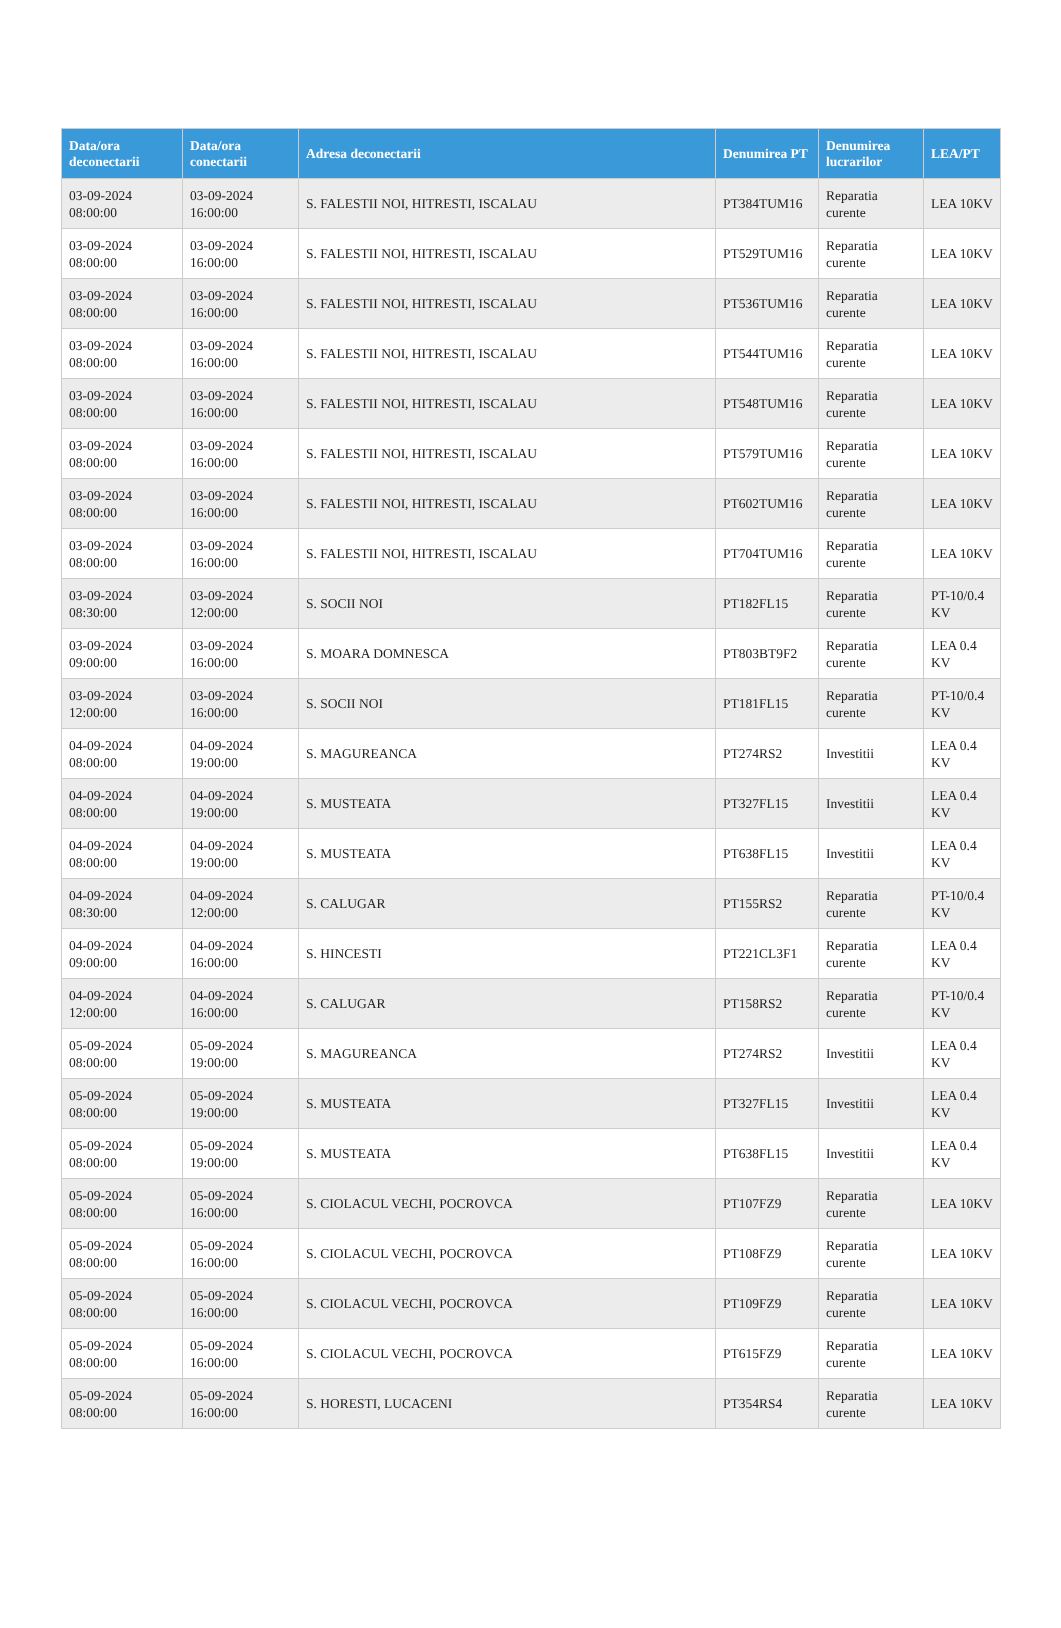| Data/ora deconectarii | Data/ora conectarii | Adresa deconectarii | Denumirea PT | Denumirea lucrarilor | LEA/PT |
| --- | --- | --- | --- | --- | --- |
| 03-09-2024 08:00:00 | 03-09-2024 16:00:00 | S. FALESTII NOI, HITRESTI, ISCALAU | PT384TUM16 | Reparatia curente | LEA 10KV |
| 03-09-2024 08:00:00 | 03-09-2024 16:00:00 | S. FALESTII NOI, HITRESTI, ISCALAU | PT529TUM16 | Reparatia curente | LEA 10KV |
| 03-09-2024 08:00:00 | 03-09-2024 16:00:00 | S. FALESTII NOI, HITRESTI, ISCALAU | PT536TUM16 | Reparatia curente | LEA 10KV |
| 03-09-2024 08:00:00 | 03-09-2024 16:00:00 | S. FALESTII NOI, HITRESTI, ISCALAU | PT544TUM16 | Reparatia curente | LEA 10KV |
| 03-09-2024 08:00:00 | 03-09-2024 16:00:00 | S. FALESTII NOI, HITRESTI, ISCALAU | PT548TUM16 | Reparatia curente | LEA 10KV |
| 03-09-2024 08:00:00 | 03-09-2024 16:00:00 | S. FALESTII NOI, HITRESTI, ISCALAU | PT579TUM16 | Reparatia curente | LEA 10KV |
| 03-09-2024 08:00:00 | 03-09-2024 16:00:00 | S. FALESTII NOI, HITRESTI, ISCALAU | PT602TUM16 | Reparatia curente | LEA 10KV |
| 03-09-2024 08:00:00 | 03-09-2024 16:00:00 | S. FALESTII NOI, HITRESTI, ISCALAU | PT704TUM16 | Reparatia curente | LEA 10KV |
| 03-09-2024 08:30:00 | 03-09-2024 12:00:00 | S. SOCII NOI | PT182FL15 | Reparatia curente | PT-10/0.4 KV |
| 03-09-2024 09:00:00 | 03-09-2024 16:00:00 | S. MOARA DOMNESCA | PT803BT9F2 | Reparatia curente | LEA 0.4 KV |
| 03-09-2024 12:00:00 | 03-09-2024 16:00:00 | S. SOCII NOI | PT181FL15 | Reparatia curente | PT-10/0.4 KV |
| 04-09-2024 08:00:00 | 04-09-2024 19:00:00 | S. MAGUREANCA | PT274RS2 | Investitii | LEA 0.4 KV |
| 04-09-2024 08:00:00 | 04-09-2024 19:00:00 | S. MUSTEATA | PT327FL15 | Investitii | LEA 0.4 KV |
| 04-09-2024 08:00:00 | 04-09-2024 19:00:00 | S. MUSTEATA | PT638FL15 | Investitii | LEA 0.4 KV |
| 04-09-2024 08:30:00 | 04-09-2024 12:00:00 | S. CALUGAR | PT155RS2 | Reparatia curente | PT-10/0.4 KV |
| 04-09-2024 09:00:00 | 04-09-2024 16:00:00 | S. HINCESTI | PT221CL3F1 | Reparatia curente | LEA 0.4 KV |
| 04-09-2024 12:00:00 | 04-09-2024 16:00:00 | S. CALUGAR | PT158RS2 | Reparatia curente | PT-10/0.4 KV |
| 05-09-2024 08:00:00 | 05-09-2024 19:00:00 | S. MAGUREANCA | PT274RS2 | Investitii | LEA 0.4 KV |
| 05-09-2024 08:00:00 | 05-09-2024 19:00:00 | S. MUSTEATA | PT327FL15 | Investitii | LEA 0.4 KV |
| 05-09-2024 08:00:00 | 05-09-2024 19:00:00 | S. MUSTEATA | PT638FL15 | Investitii | LEA 0.4 KV |
| 05-09-2024 08:00:00 | 05-09-2024 16:00:00 | S. CIOLACUL VECHI, POCROVCA | PT107FZ9 | Reparatia curente | LEA 10KV |
| 05-09-2024 08:00:00 | 05-09-2024 16:00:00 | S. CIOLACUL VECHI, POCROVCA | PT108FZ9 | Reparatia curente | LEA 10KV |
| 05-09-2024 08:00:00 | 05-09-2024 16:00:00 | S. CIOLACUL VECHI, POCROVCA | PT109FZ9 | Reparatia curente | LEA 10KV |
| 05-09-2024 08:00:00 | 05-09-2024 16:00:00 | S. CIOLACUL VECHI, POCROVCA | PT615FZ9 | Reparatia curente | LEA 10KV |
| 05-09-2024 08:00:00 | 05-09-2024 16:00:00 | S. HORESTI, LUCACENI | PT354RS4 | Reparatia curente | LEA 10KV |